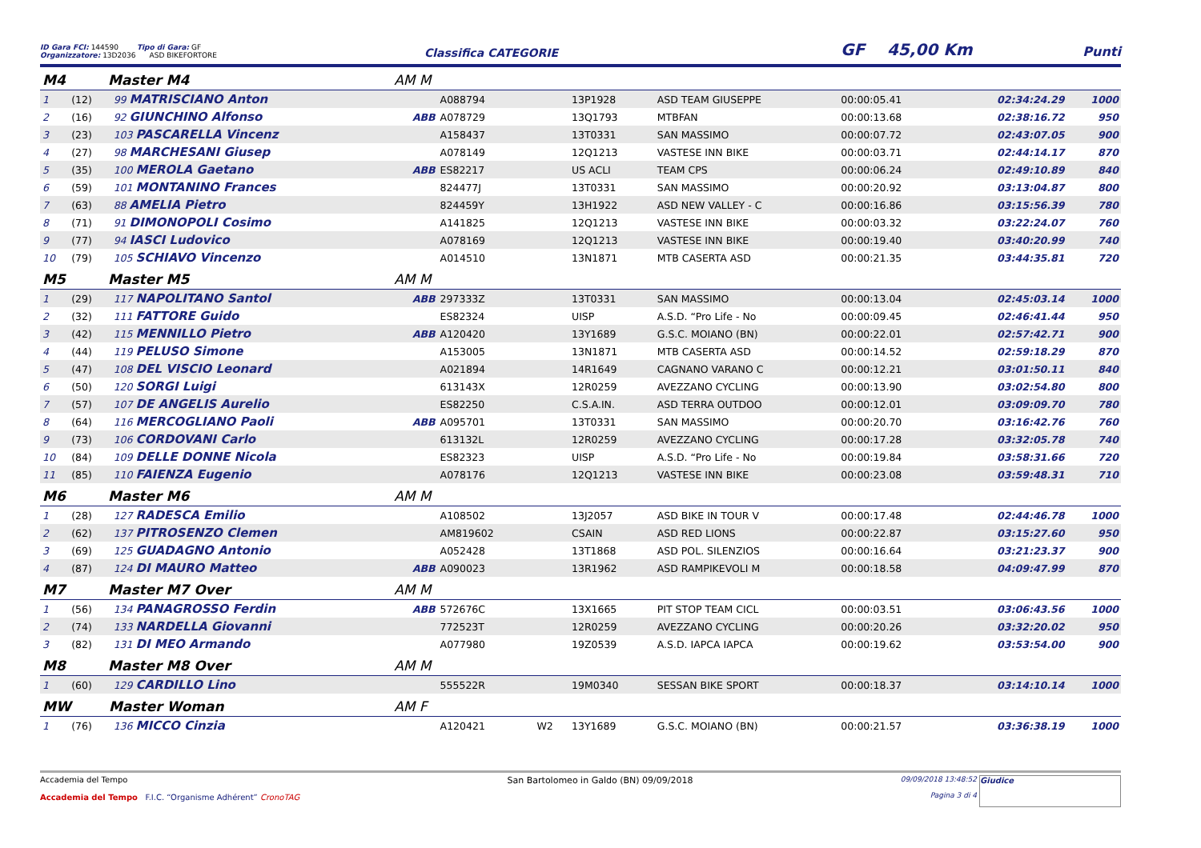ID Gara FCI: 144590 Tipo di Gara: GF
Organizzatore: 13D2036 ASD BIKEFORTORE
Classifica CATEGORIE
GF 45,00 Km
Punti
| M4 Master M4 | | | AM M | | | | | | | |
| 1 | (12) | 99 MATRISCIANO Anton | | A088794 | | 13P1928 | ASD TEAM GIUSEPPE | 00:00:05.41 | 02:34:24.29 | 1000 |
| 2 | (16) | 92 GIUNCHINO Alfonso | ABB | A078729 | | 13Q1793 | MTBFAN | 00:00:13.68 | 02:38:16.72 | 950 |
| 3 | (23) | 103 PASCARELLA Vincenz | | A158437 | | 13T0331 | SAN MASSIMO | 00:00:07.72 | 02:43:07.05 | 900 |
| 4 | (27) | 98 MARCHESANI Giusep | | A078149 | | 12Q1213 | VASTESE INN BIKE | 00:00:03.71 | 02:44:14.17 | 870 |
| 5 | (35) | 100 MEROLA Gaetano | ABB | ES82217 | | US ACLI | TEAM CPS | 00:00:06.24 | 02:49:10.89 | 840 |
| 6 | (59) | 101 MONTANINO Frances | | 824477J | | 13T0331 | SAN MASSIMO | 00:00:20.92 | 03:13:04.87 | 800 |
| 7 | (63) | 88 AMELIA Pietro | | 824459Y | | 13H1922 | ASD NEW VALLEY - C | 00:00:16.86 | 03:15:56.39 | 780 |
| 8 | (71) | 91 DIMONOPOLI Cosimo | | A141825 | | 12Q1213 | VASTESE INN BIKE | 00:00:03.32 | 03:22:24.07 | 760 |
| 9 | (77) | 94 IASCI Ludovico | | A078169 | | 12Q1213 | VASTESE INN BIKE | 00:00:19.40 | 03:40:20.99 | 740 |
| 10 | (79) | 105 SCHIAVO Vincenzo | | A014510 | | 13N1871 | MTB CASERTA ASD | 00:00:21.35 | 03:44:35.81 | 720 |
| M5 Master M5 | | | AM M | | | | | | | |
| 1 | (29) | 117 NAPOLITANO Santol | ABB | 297333Z | | 13T0331 | SAN MASSIMO | 00:00:13.04 | 02:45:03.14 | 1000 |
| 2 | (32) | 111 FATTORE Guido | | ES82324 | | UISP | A.S.D. “Pro Life - No | 00:00:09.45 | 02:46:41.44 | 950 |
| 3 | (42) | 115 MENNILLO Pietro | ABB | A120420 | | 13Y1689 | G.S.C. MOIANO (BN) | 00:00:22.01 | 02:57:42.71 | 900 |
| 4 | (44) | 119 PELUSO Simone | | A153005 | | 13N1871 | MTB CASERTA ASD | 00:00:14.52 | 02:59:18.29 | 870 |
| 5 | (47) | 108 DEL VISCIO Leonard | | A021894 | | 14R1649 | CAGNANO VARANO C | 00:00:12.21 | 03:01:50.11 | 840 |
| 6 | (50) | 120 SORGI Luigi | | 613143X | | 12R0259 | AVEZZANO CYCLING | 00:00:13.90 | 03:02:54.80 | 800 |
| 7 | (57) | 107 DE ANGELIS Aurelio | | ES82250 | | C.S.A.IN. | ASD TERRA OUTDOO | 00:00:12.01 | 03:09:09.70 | 780 |
| 8 | (64) | 116 MERCOGLIANO Paoli | ABB | A095701 | | 13T0331 | SAN MASSIMO | 00:00:20.70 | 03:16:42.76 | 760 |
| 9 | (73) | 106 CORDOVANI Carlo | | 613132L | | 12R0259 | AVEZZANO CYCLING | 00:00:17.28 | 03:32:05.78 | 740 |
| 10 | (84) | 109 DELLE DONNE Nicola | | ES82323 | | UISP | A.S.D. “Pro Life - No | 00:00:19.84 | 03:58:31.66 | 720 |
| 11 | (85) | 110 FAIENZA Eugenio | | A078176 | | 12Q1213 | VASTESE INN BIKE | 00:00:23.08 | 03:59:48.31 | 710 |
| M6 Master M6 | | | AM M | | | | | | | |
| 1 | (28) | 127 RADESCA Emilio | | A108502 | | 13J2057 | ASD BIKE IN TOUR V | 00:00:17.48 | 02:44:46.78 | 1000 |
| 2 | (62) | 137 PITROSENZO Clemen | | AM819602 | | CSAIN | ASD RED LIONS | 00:00:22.87 | 03:15:27.60 | 950 |
| 3 | (69) | 125 GUADAGNO Antonio | | A052428 | | 13T1868 | ASD POL. SILENZIOS | 00:00:16.64 | 03:21:23.37 | 900 |
| 4 | (87) | 124 DI MAURO Matteo | ABB | A090023 | | 13R1962 | ASD RAMPIKEVOLI M | 00:00:18.58 | 04:09:47.99 | 870 |
| M7 Master M7 Over | | | AM M | | | | | | | |
| 1 | (56) | 134 PANAGROSSO Ferdin | ABB | 572676C | | 13X1665 | PIT STOP TEAM CICL | 00:00:03.51 | 03:06:43.56 | 1000 |
| 2 | (74) | 133 NARDELLA Giovanni | | 772523T | | 12R0259 | AVEZZANO CYCLING | 00:00:20.26 | 03:32:20.02 | 950 |
| 3 | (82) | 131 DI MEO Armando | | A077980 | | 19Z0539 | A.S.D. IAPCA IAPCA | 00:00:19.62 | 03:53:54.00 | 900 |
| M8 Master M8 Over | | | AM M | | | | | | | |
| 1 | (60) | 129 CARDILLO Lino | | 555522R | | 19M0340 | SESSAN BIKE SPORT | 00:00:18.37 | 03:14:10.14 | 1000 |
| MW Master Woman | | | AM F | | | | | | | |
| 1 | (76) | 136 MICCO Cinzia | | A120421 | W2 | 13Y1689 | G.S.C. MOIANO (BN) | 00:00:21.57 | 03:36:38.19 | 1000 |
Accademia del Tempo
Accademia del Tempo F.I.C. “Organisme Adhérent” CronoTAG
San Bartolomeo in Galdo (BN) 09/09/2018
09/09/2018 13:48:52
Pagina 3 di 4
Giudice